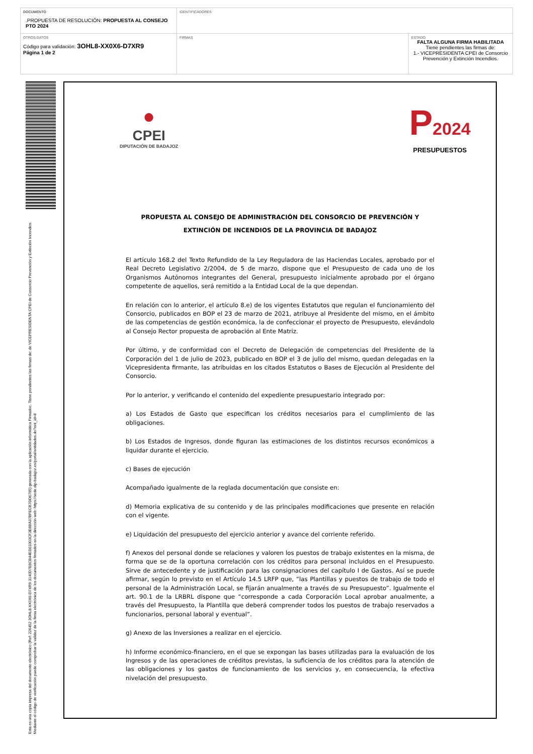| DOCUMENTO .PROPUESTA DE RESOLUCIÓN: PROPUESTA AL CONSEJO PTO 2024 | IDENTIFICADORES | |
| OTROS DATOS Código para validación: 3OHL8-XX0X6-D7XR9 Página 1 de 2 | FIRMAS | ESTADO FALTA ALGUNA FIRMA HABILITADA Tiene pendientes las firmas de: 1.- VICEPRESIDENTA CPEI de Consorcio Prevención y Extinción Incendios. |
Esta es una copia impresa del documento electrónico (Ref: 226452 3OHL8-XX0X6-D7XR9 3140D7E6CB44ED03303CF3E6BA37BFECB7DD6795) generada con la aplicación informática Firmadoc. Tiene pendientes las firmas de: de VICEPRESIDENTA CPEI de Consorcio Prevención y Extinción Incendios. Mediante el código de verificación puede comprobar la validez de la firma electrónica de los documentos firmados en la dirección web: https://sede.dip-badajoz.es/portal/entidades.do?ent_id=8
●
CPEI
DIPUTACIÓN DE BADAJOZ
P2024
PRESUPUESTOS
PROPUESTA AL CONSEJO DE ADMINISTRACIÓN DEL CONSORCIO DE PREVENCIÓN Y
EXTINCIÓN DE INCENDIOS DE LA PROVINCIA DE BADAJOZ
El artículo 168.2 del Texto Refundido de la Ley Reguladora de las Haciendas Locales, aprobado por el Real Decreto Legislativo 2/2004, de 5 de marzo, dispone que el Presupuesto de cada uno de los Organismos Autónomos integrantes del General, presupuesto inicialmente aprobado por el órgano competente de aquellos, será remitido a la Entidad Local de la que dependan.
En relación con lo anterior, el artículo 8.e) de los vigentes Estatutos que regulan el funcionamiento del Consorcio, publicados en BOP el 23 de marzo de 2021, atribuye al Presidente del mismo, en el ámbito de las competencias de gestión económica, la de confeccionar el proyecto de Presupuesto, elevándolo al Consejo Rector propuesta de aprobación al Ente Matriz.
Por último, y de conformidad con el Decreto de Delegación de competencias del Presidente de la Corporación del 1 de julio de 2023, publicado en BOP el 3 de julio del mismo, quedan delegadas en la Vicepresidenta firmante, las atribuidas en los citados Estatutos o Bases de Ejecución al Presidente del Consorcio.
Por lo anterior, y verificando el contenido del expediente presupuestario integrado por:
a) Los Estados de Gasto que especifican los créditos necesarios para el cumplimiento de las obligaciones.
b) Los Estados de Ingresos, donde figuran las estimaciones de los distintos recursos económicos a liquidar durante el ejercicio.
c) Bases de ejecución
Acompañado igualmente de la reglada documentación que consiste en:
d) Memoria explicativa de su contenido y de las principales modificaciones que presente en relación con el vigente.
e) Liquidación del presupuesto del ejercicio anterior y avance del corriente referido.
f) Anexos del personal donde se relaciones y valoren los puestos de trabajo existentes en la misma, de forma que se de la oportuna correlación con los créditos para personal incluidos en el Presupuesto. Sirve de antecedente y de justificación para las consignaciones del capítulo I de Gastos. Así se puede afirmar, según lo previsto en el Artículo 14.5 LRFP que, “las Plantillas y puestos de trabajo de todo el personal de la Administración Local, se fijarán anualmente a través de su Presupuesto”. Igualmente el art. 90.1 de la LRBRL dispone que “corresponde a cada Corporación Local aprobar anualmente, a través del Presupuesto, la Plantilla que deberá comprender todos los puestos de trabajo reservados a funcionarios, personal laboral y eventual”.
g) Anexo de las Inversiones a realizar en el ejercicio.
h) Informe económico-financiero, en el que se expongan las bases utilizadas para la evaluación de los Ingresos y de las operaciones de créditos previstas, la suficiencia de los créditos para la atención de las obligaciones y los gastos de funcionamiento de los servicios y, en consecuencia, la efectiva nivelación del presupuesto.